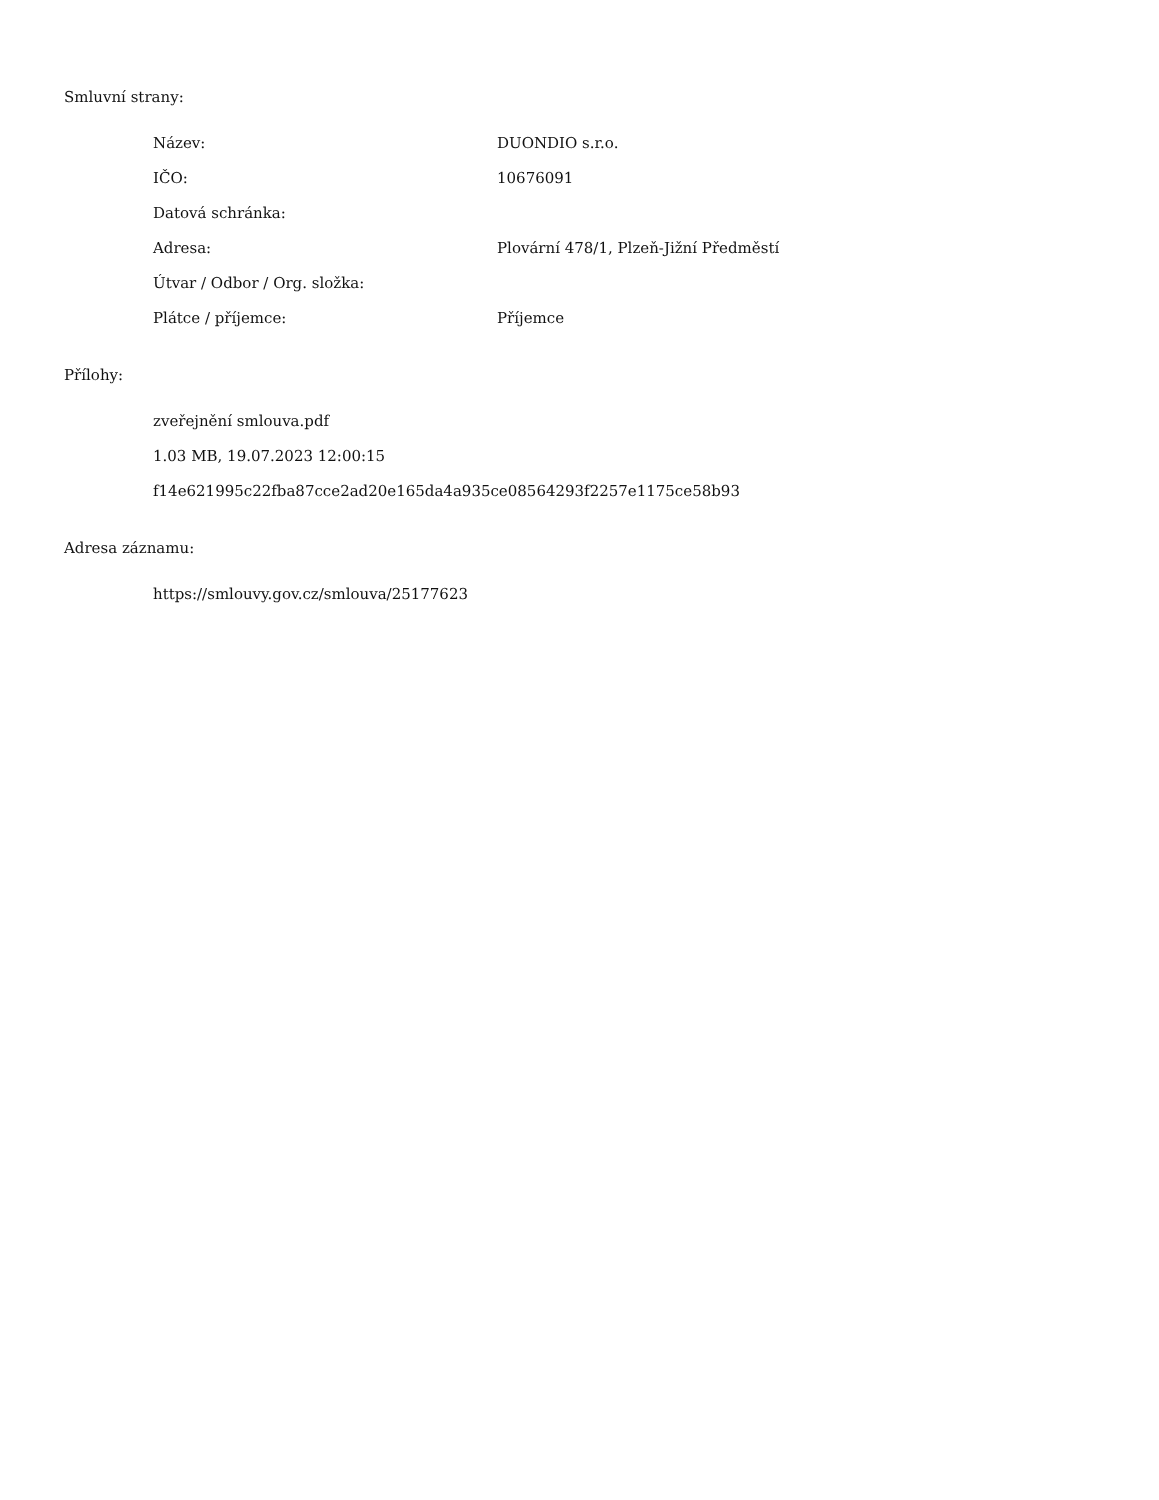Smluvní strany:
| Název: | DUONDIO s.r.o. |
| IČO: | 10676091 |
| Datová schránka: | |
| Adresa: | Plovární 478/1, Plzeň-Jižní Předměstí |
| Útvar / Odbor / Org. složka: | |
| Plátce / příjemce: | Příjemce |
Přílohy:
zveřejnění smlouva.pdf
1.03 MB, 19.07.2023 12:00:15
f14e621995c22fba87cce2ad20e165da4a935ce08564293f2257e1175ce58b93
Adresa záznamu:
https://smlouvy.gov.cz/smlouva/25177623